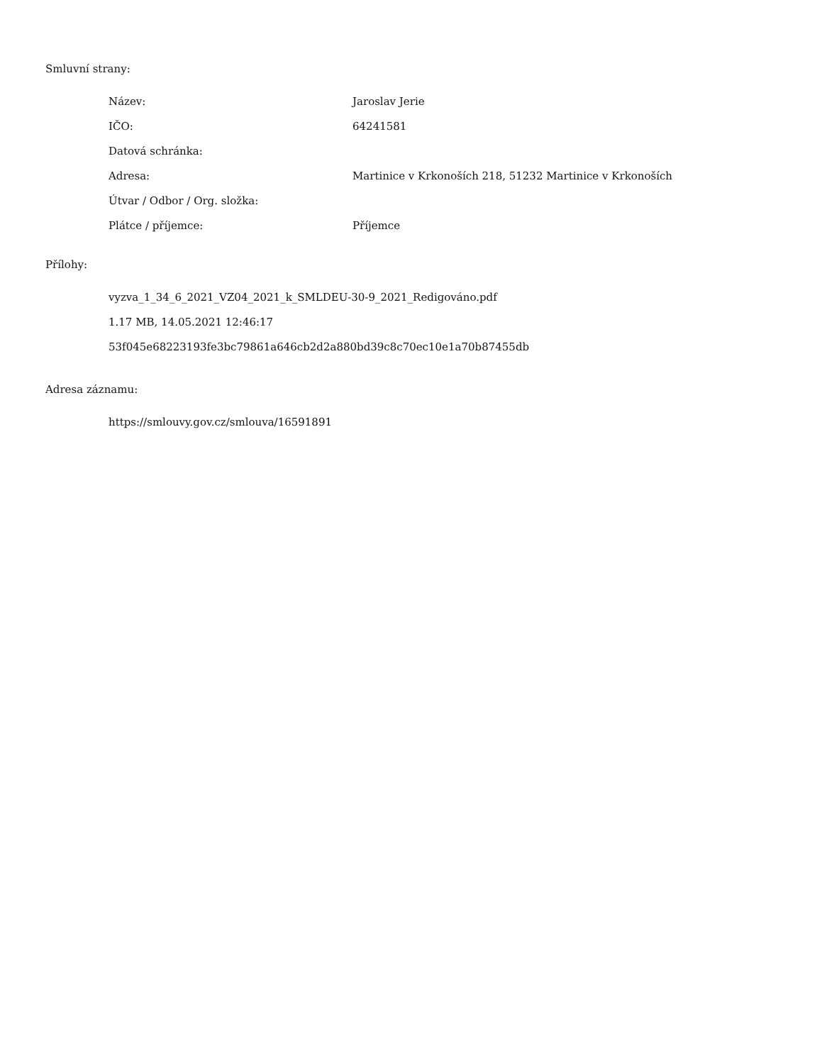Smluvní strany:
| Název: | Jaroslav Jerie |
| IČO: | 64241581 |
| Datová schránka: | |
| Adresa: | Martinice v Krkonoších 218, 51232 Martinice v Krkonoších |
| Útvar / Odbor / Org. složka: | |
| Plátce / příjemce: | Příjemce |
Přílohy:
vyzva_1_34_6_2021_VZ04_2021_k_SMLDEU-30-9_2021_Redigováno.pdf
1.17 MB, 14.05.2021 12:46:17
53f045e68223193fe3bc79861a646cb2d2a880bd39c8c70ec10e1a70b87455db
Adresa záznamu:
https://smlouvy.gov.cz/smlouva/16591891